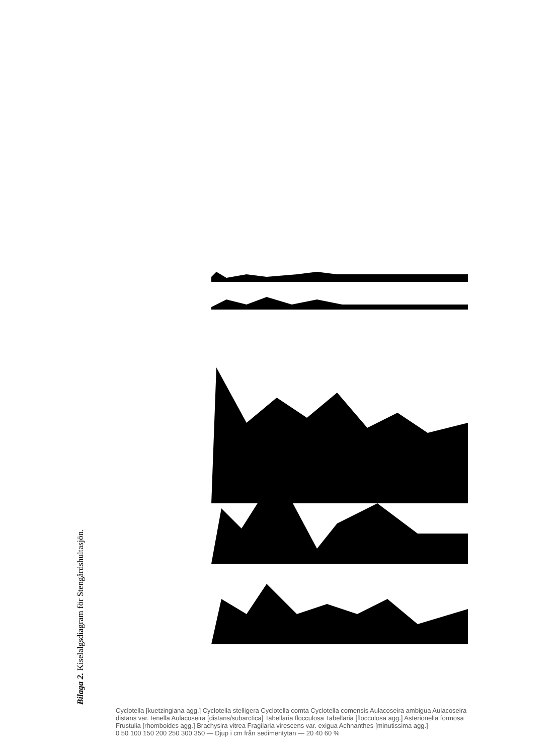Bilaga 2. Kiselalgsdiagram för Stengårdshultasjön.
Cyclotella [kuetzingiana agg.] Cyclotella stelligera Cyclotella comta Cyclotella comensis Aulacoseira ambigua Aulacoseira distans var. tenella Aulacoseira [distans/subarctica] Tabellaria flocculosa Tabellaria [flocculosa agg.] Asterionella formosa Frustulia [rhomboides agg.] Brachysira vitrea Fragilaria virescens var. exigua Achnanthes [minutissima agg.]
0 50 100 150 200 250 300 350 — Djup i cm från sedimentytan — 20 40 60 %